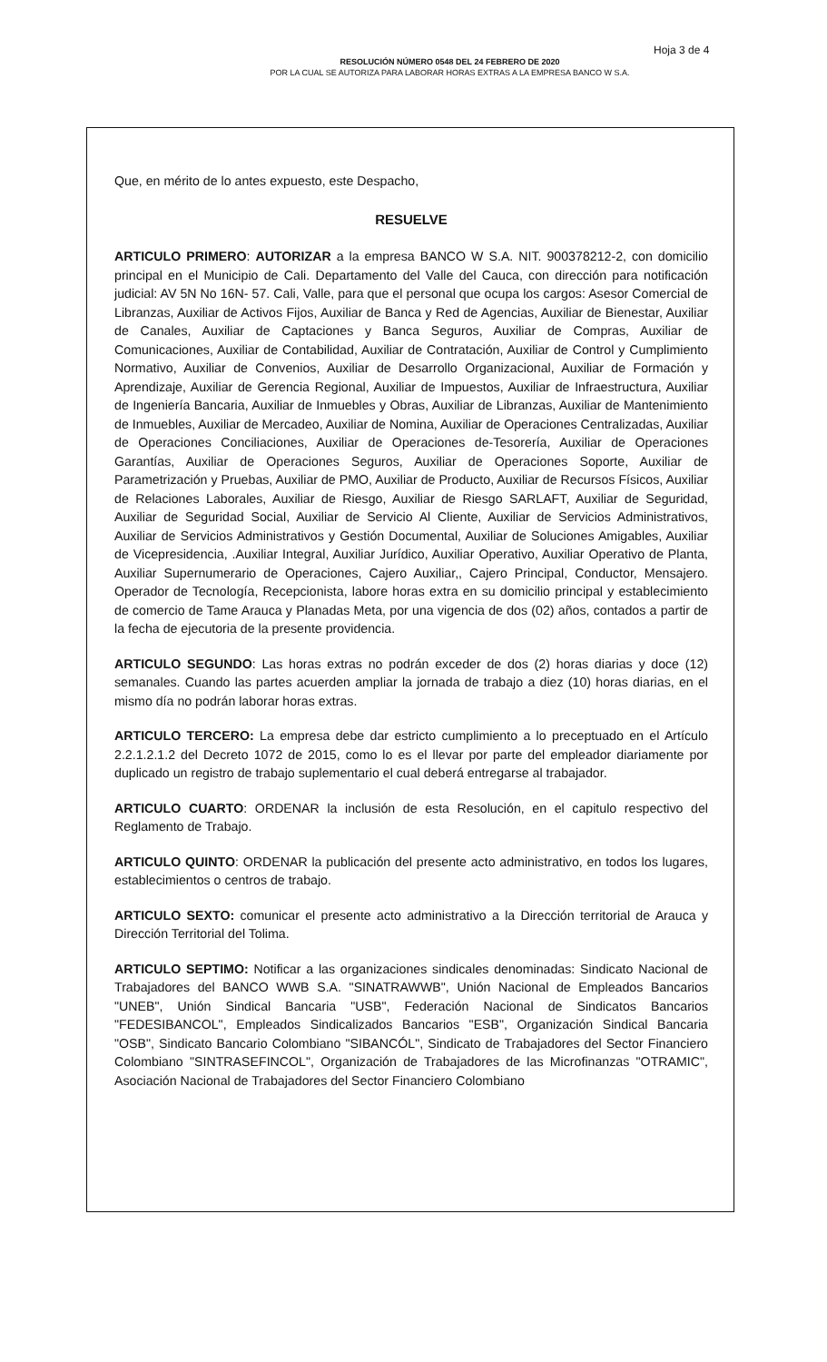Hoja 3 de 4
RESOLUCIÓN NÚMERO 0548 DEL 24 FEBRERO DE 2020
POR LA CUAL SE AUTORIZA PARA LABORAR HORAS EXTRAS A LA EMPRESA BANCO W S.A.
Que, en mérito de lo antes expuesto, este Despacho,
RESUELVE
ARTICULO PRIMERO: AUTORIZAR a la empresa BANCO W S.A. NIT. 900378212-2, con domicilio principal en el Municipio de Cali. Departamento del Valle del Cauca, con dirección para notificación judicial: AV 5N No 16N- 57. Cali, Valle, para que el personal que ocupa los cargos: Asesor Comercial de Libranzas, Auxiliar de Activos Fijos, Auxiliar de Banca y Red de Agencias, Auxiliar de Bienestar, Auxiliar de Canales, Auxiliar de Captaciones y Banca Seguros, Auxiliar de Compras, Auxiliar de Comunicaciones, Auxiliar de Contabilidad, Auxiliar de Contratación, Auxiliar de Control y Cumplimiento Normativo, Auxiliar de Convenios, Auxiliar de Desarrollo Organizacional, Auxiliar de Formación y Aprendizaje, Auxiliar de Gerencia Regional, Auxiliar de Impuestos, Auxiliar de Infraestructura, Auxiliar de Ingeniería Bancaria, Auxiliar de Inmuebles y Obras, Auxiliar de Libranzas, Auxiliar de Mantenimiento de Inmuebles, Auxiliar de Mercadeo, Auxiliar de Nomina, Auxiliar de Operaciones Centralizadas, Auxiliar de Operaciones Conciliaciones, Auxiliar de Operaciones de-Tesorería, Auxiliar de Operaciones Garantías, Auxiliar de Operaciones Seguros, Auxiliar de Operaciones Soporte, Auxiliar de Parametrización y Pruebas, Auxiliar de PMO, Auxiliar de Producto, Auxiliar de Recursos Físicos, Auxiliar de Relaciones Laborales, Auxiliar de Riesgo, Auxiliar de Riesgo SARLAFT, Auxiliar de Seguridad, Auxiliar de Seguridad Social, Auxiliar de Servicio Al Cliente, Auxiliar de Servicios Administrativos, Auxiliar de Servicios Administrativos y Gestión Documental, Auxiliar de Soluciones Amigables, Auxiliar de Vicepresidencia, .Auxiliar Integral, Auxiliar Jurídico, Auxiliar Operativo, Auxiliar Operativo de Planta, Auxiliar Supernumerario de Operaciones, Cajero Auxiliar,, Cajero Principal, Conductor, Mensajero. Operador de Tecnología, Recepcionista, labore horas extra en su domicilio principal y establecimiento de comercio de Tame Arauca y Planadas Meta, por una vigencia de dos (02) años, contados a partir de la fecha de ejecutoria de la presente providencia.
ARTICULO SEGUNDO: Las horas extras no podrán exceder de dos (2) horas diarias y doce (12) semanales. Cuando las partes acuerden ampliar la jornada de trabajo a diez (10) horas diarias, en el mismo día no podrán laborar horas extras.
ARTICULO TERCERO: La empresa debe dar estricto cumplimiento a lo preceptuado en el Artículo 2.2.1.2.1.2 del Decreto 1072 de 2015, como lo es el llevar por parte del empleador diariamente por duplicado un registro de trabajo suplementario el cual deberá entregarse al trabajador.
ARTICULO CUARTO: ORDENAR la inclusión de esta Resolución, en el capitulo respectivo del Reglamento de Trabajo.
ARTICULO QUINTO: ORDENAR la publicación del presente acto administrativo, en todos los lugares, establecimientos o centros de trabajo.
ARTICULO SEXTO: comunicar el presente acto administrativo a la Dirección territorial de Arauca y Dirección Territorial del Tolima.
ARTICULO SEPTIMO: Notificar a las organizaciones sindicales denominadas: Sindicato Nacional de Trabajadores del BANCO WWB S.A. "SINATRAWWB", Unión Nacional de Empleados Bancarios "UNEB", Unión Sindical Bancaria "USB", Federación Nacional de Sindicatos Bancarios "FEDESIBANCOL", Empleados Sindicalizados Bancarios "ESB", Organización Sindical Bancaria "OSB", Sindicato Bancario Colombiano "SIBANCÓL", Sindicato de Trabajadores del Sector Financiero Colombiano "SINTRASEFINCOL", Organización de Trabajadores de las Microfinanzas "OTRAMIC", Asociación Nacional de Trabajadores del Sector Financiero Colombiano